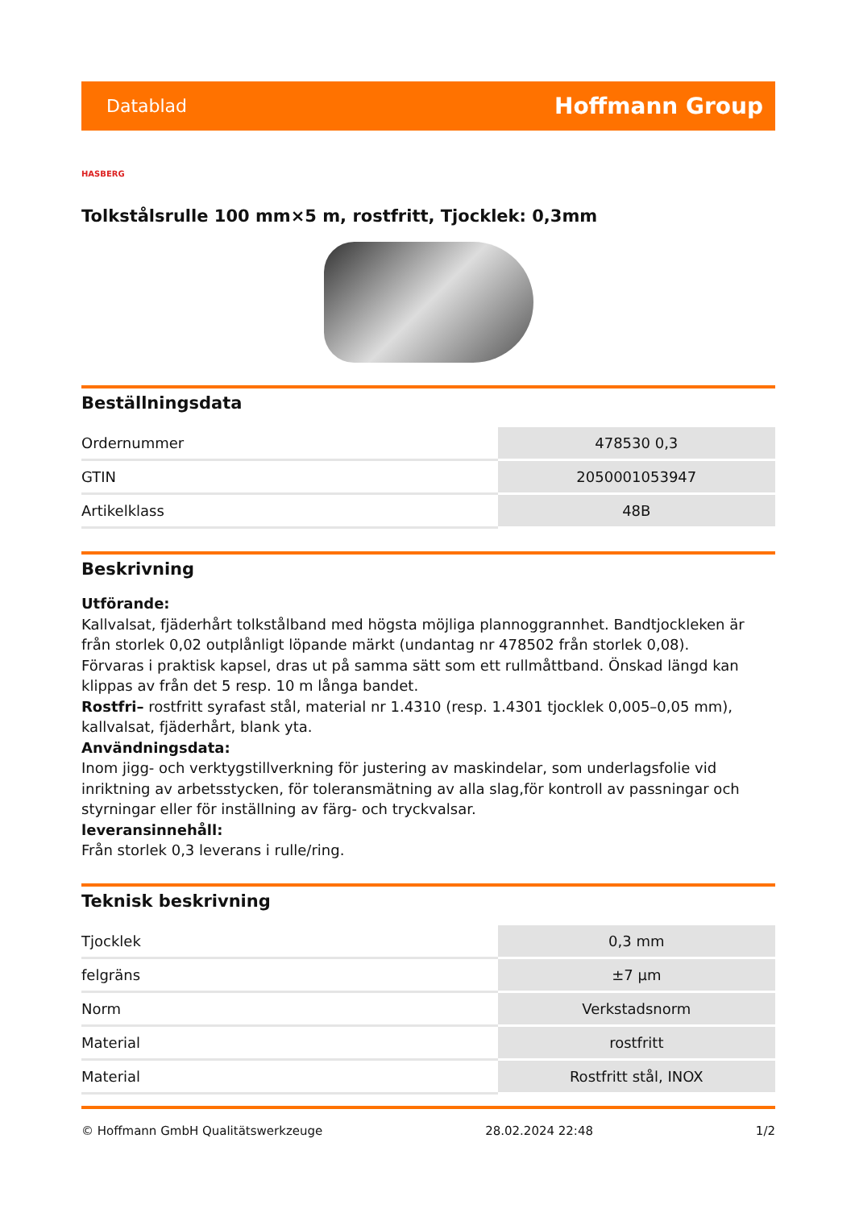Datablad Hoffmann Group
HASBERG
Tolkstålsrulle 100 mm×5 m, rostfritt, Tjocklek: 0,3mm
Beställningsdata
| Ordernummer | 478530 0,3 |
| GTIN | 2050001053947 |
| Artikelklass | 48B |
Beskrivning
Utförande:
Kallvalsat, fjäderhårt tolkstålband med högsta möjliga plannoggrannhet. Bandtjockleken är från storlek 0,02 outplånligt löpande märkt (undantag nr 478502 från storlek 0,08).
Förvaras i praktisk kapsel, dras ut på samma sätt som ett rullmåttband. Önskad längd kan klippas av från det 5 resp. 10 m långa bandet.
Rostfri– rostfritt syrafast stål, material nr 1.4310 (resp. 1.4301 tjocklek 0,005–0,05 mm), kallvalsat, fjäderhårt, blank yta.
Användningsdata:
Inom jigg- och verktygstillverkning för justering av maskindelar, som underlagsfolie vid inriktning av arbetsstycken, för toleransmätning av alla slag,för kontroll av passningar och styrningar eller för inställning av färg- och tryckvalsar.
leveransinnehåll:
Från storlek 0,3 leverans i rulle/ring.
Teknisk beskrivning
| Tjocklek | 0,3 mm |
| felgräns | ±7 µm |
| Norm | Verkstadsnorm |
| Material | rostfritt |
| Material | Rostfritt stål, INOX |
© Hoffmann GmbH Qualitätswerkzeuge 28.02.2024 22:48 1/2